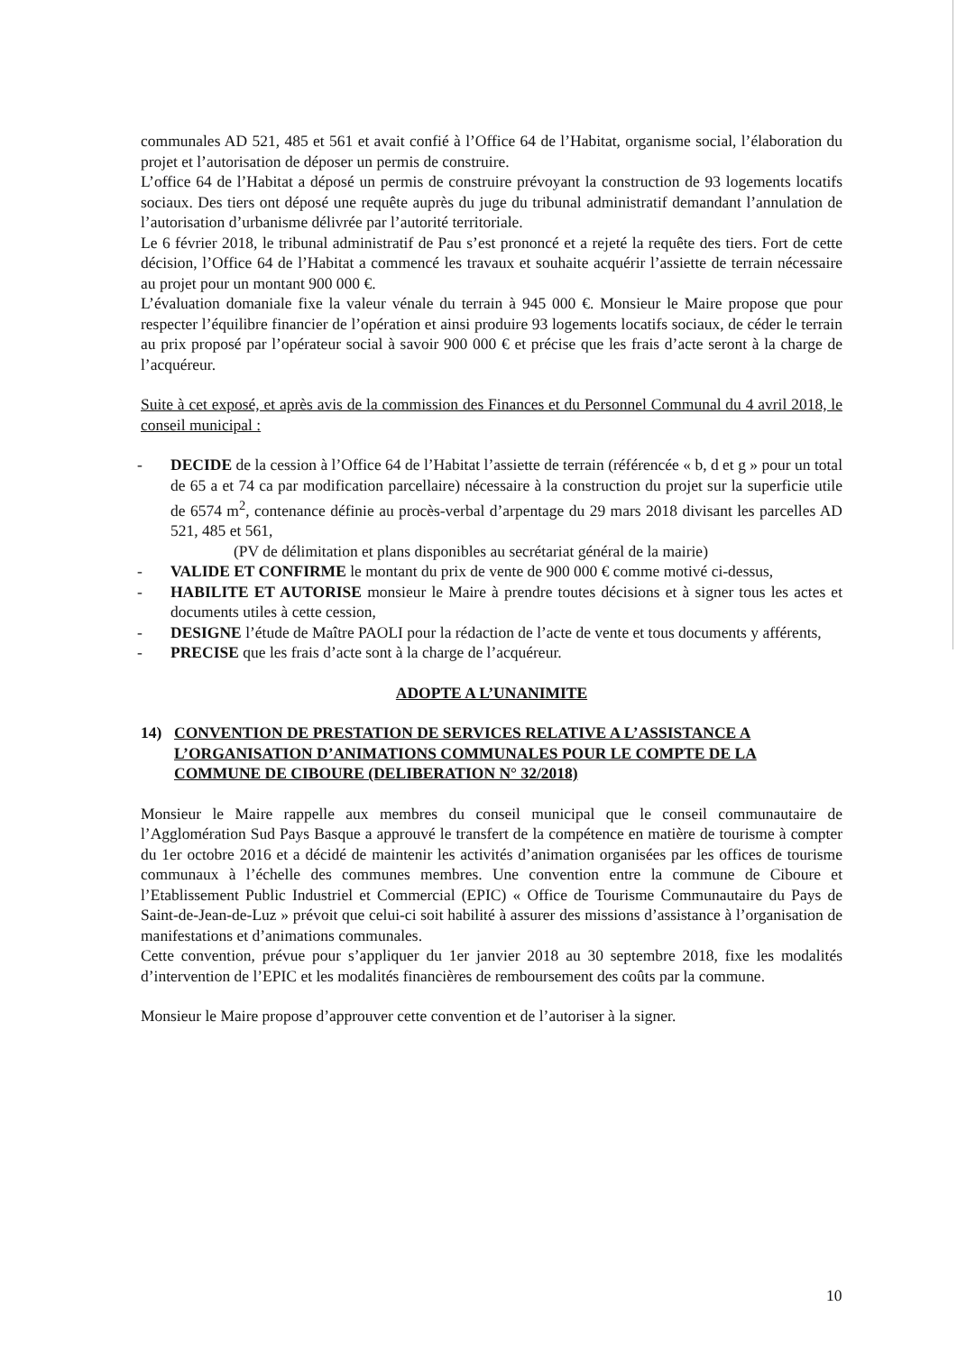communales AD 521, 485 et 561 et avait confié à l’Office 64 de l’Habitat, organisme social, l’élaboration du projet et l’autorisation de déposer un permis de construire.
L’office 64 de l’Habitat a déposé un permis de construire prévoyant la construction de 93 logements locatifs sociaux. Des tiers ont déposé une requête auprès du juge du tribunal administratif demandant l’annulation de l’autorisation d’urbanisme délivrée par l’autorité territoriale.
Le 6 février 2018, le tribunal administratif de Pau s’est prononcé et a rejeté la requête des tiers. Fort de cette décision, l’Office 64 de l’Habitat a commencé les travaux et souhaite acquérir l’assiette de terrain nécessaire au projet pour un montant 900 000 €.
L’évaluation domaniale fixe la valeur vénale du terrain à 945 000 €. Monsieur le Maire propose que pour respecter l’équilibre financier de l’opération et ainsi produire 93 logements locatifs sociaux, de céder le terrain au prix proposé par l’opérateur social à savoir 900 000 € et précise que les frais d’acte seront à la charge de l’acquéreur.
Suite à cet exposé, et après avis de la commission des Finances et du Personnel Communal du 4 avril 2018, le conseil municipal :
- DECIDE de la cession à l’Office 64 de l’Habitat l’assiette de terrain (référencée « b, d et g » pour un total de 65 a et 74 ca par modification parcellaire) nécessaire à la construction du projet sur la superficie utile de 6574 m<sup>2</sup>, contenance définie au procès-verbal d’arpentage du 29 mars 2018 divisant les parcelles AD 521, 485 et 561,
(PV de délimitation et plans disponibles au secrétariat général de la mairie)
- VALIDE ET CONFIRME le montant du prix de vente de 900 000 € comme motivé ci-dessus,
- HABILITE ET AUTORISE monsieur le Maire à prendre toutes décisions et à signer tous les actes et documents utiles à cette cession,
- DESIGNE l’étude de Maître PAOLI pour la rédaction de l’acte de vente et tous documents y afférents,
- PRECISE que les frais d’acte sont à la charge de l’acquéreur.
ADOPTE A L’UNANIMITE
14) CONVENTION DE PRESTATION DE SERVICES RELATIVE A L’ASSISTANCE A L’ORGANISATION D’ANIMATIONS COMMUNALES POUR LE COMPTE DE LA COMMUNE DE CIBOURE (DELIBERATION N° 32/2018)
Monsieur le Maire rappelle aux membres du conseil municipal que le conseil communautaire de l’Agglomération Sud Pays Basque a approuvé le transfert de la compétence en matière de tourisme à compter du 1er octobre 2016 et a décidé de maintenir les activités d’animation organisées par les offices de tourisme communaux à l’échelle des communes membres. Une convention entre la commune de Ciboure et l’Etablissement Public Industriel et Commercial (EPIC) « Office de Tourisme Communautaire du Pays de Saint-de-Jean-de-Luz » prévoit que celui-ci soit habilité à assurer des missions d’assistance à l’organisation de manifestations et d’animations communales.
Cette convention, prévue pour s’appliquer du 1er janvier 2018 au 30 septembre 2018, fixe les modalités d’intervention de l’EPIC et les modalités financières de remboursement des coûts par la commune.
Monsieur le Maire propose d’approuver cette convention et de l’autoriser à la signer.
10